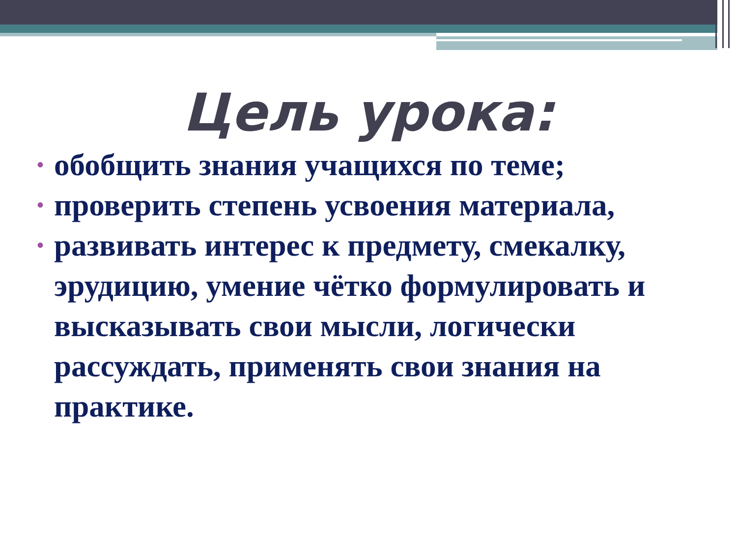Цель урока:
• обобщить знания учащихся по теме;
• проверить степень усвоения материала,
• развивать интерес к предмету, смекалку, эрудицию, умение чётко формулировать и высказывать свои мысли, логически рассуждать, применять свои знания на практике.